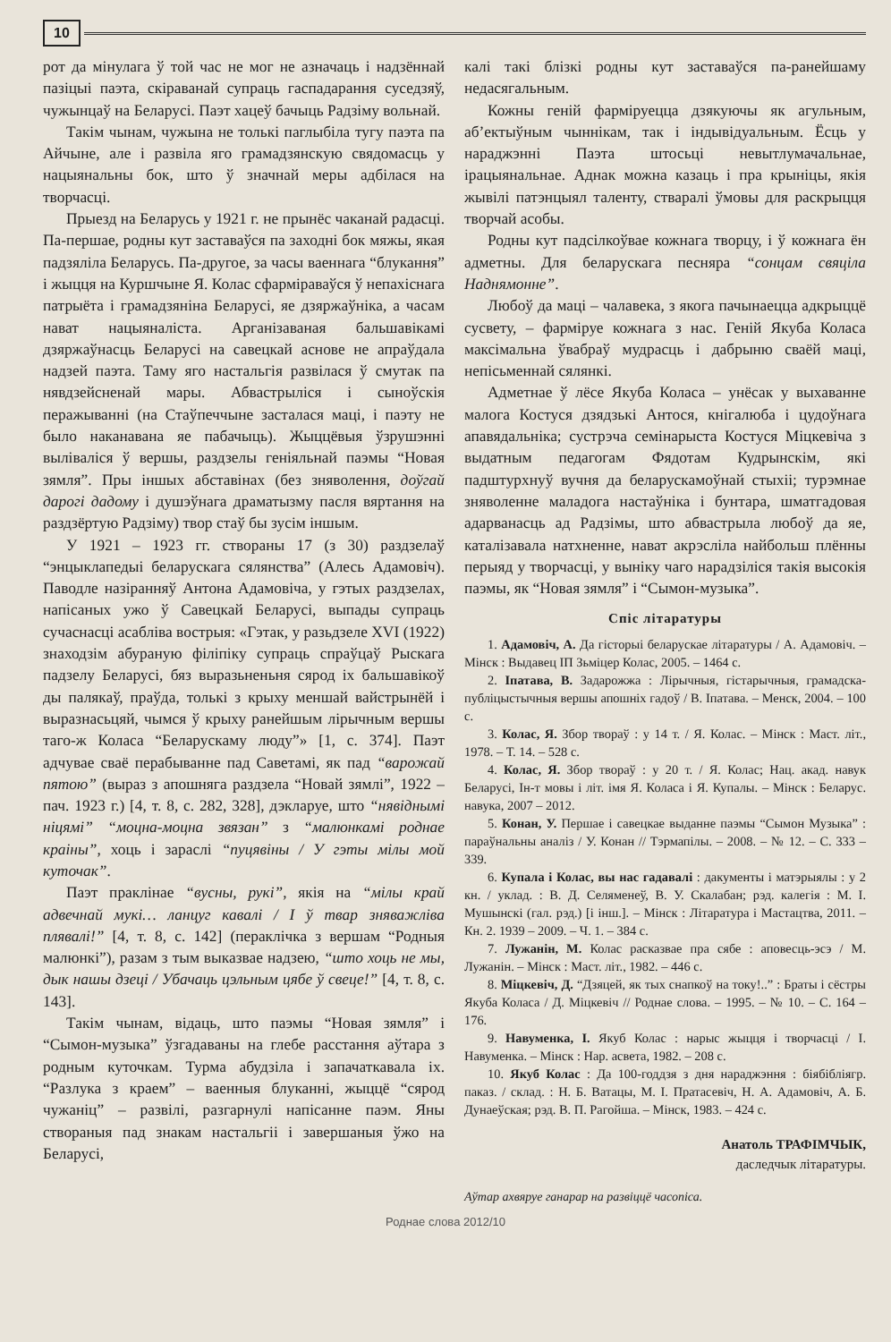10
рот да мінулага ў той час не мог не азначаць і надзённай пазіцыі паэта, скіраванай супраць гаспадарання суседзяў, чужынцаў на Беларусі. Паэт хацеў бачыць Радзіму вольнай.
Такім чынам, чужына не толькі паглыбіла тугу паэта па Айчыне, але і развіла яго грамадзянскую свядомасць у нацыянальны бок, што ў значнай меры адбілася на творчасці.
Прыезд на Беларусь у 1921 г. не прынёс чаканай радасці. Па-першае, родны кут заставаўся па заходні бок мяжы, якая падзяліла Беларусь. Па-другое, за часы ваеннага “блукання” і жыцця на Куршчыне Я. Колас сфарміраваўся ў непахіснага патрыёта і грамадзяніна Беларусі, яе дзяржаўніка, а часам нават нацыяналіста. Арганізаваная бальшавікамі дзяржаўнасць Беларусі на савецкай аснове не апраўдала надзей паэта. Таму яго настальгія развілася ў смутак па нявдзейсненай мары. Абвастрыліся і сыноўскія перажыванні (на Стаўпеччыне засталася маці, і паэту не было наканавана яе пабачыць). Жыццёвыя ўзрушэнні выліваліся ў вершы, раздзелы геніяльнай паэмы “Новая зямля”. Пры іншых абставінах (без зняволення, доўгай дарогі дадому і душэўнага драматызму пасля вяртання на раздзёртую Радзіму) твор стаў бы зусім іншым.
У 1921 – 1923 гг. створаны 17 (з 30) раздзелаў “энцыклапедыі беларускага сялянства” (Алесь Адамовіч). Паводле назіранняў Антона Адамовіча, у гэтых раздзелах, напісаных ужо ў Савецкай Беларусі, выпады супраць сучаснасці асабліва вострыя: «Гэтак, у разьдзеле XVI (1922) знаходзім абураную філіпіку супраць спраўцаў Рыскага падзелу Беларусі, бяз выразьненьня сярод іх бальшавікоў ды палякаў, праўда, толькі з крыху меншай вайстрынёй і выразнасьцяй, чымся ў крыху ранейшым лірычным вершы таго-ж Коласа “Беларускаму люду”» [1, с. 374]. Паэт адчувае сваё перабыванне пад Саветамі, як пад “варожай пятою” (выраз з апошняга раздзела “Новай зямлі”, 1922 – пач. 1923 г.) [4, т. 8, с. 282, 328], дэкларуе, што “нявіднымі ніцямі” “моцна-моцна звязан” з “малюнкамі роднае краіны”, хоць і зараслі “пуцявіны / У гэты мілы мой куточак”.
Паэт праклінае “вусны, рукі”, якія на “мілы край адвечнай мукі… ланцуг кавалі / І ў твар зняважліва плявалі!” [4, т. 8, с. 142] (пераклічка з вершам “Родныя малюнкі”), разам з тым выказвае надзею, “што хоць не мы, дык нашы дзеці / Убачаць цэльным цябе ў свеце!” [4, т. 8, с. 143].
Такім чынам, відаць, што паэмы “Новая зямля” і “Сымон-музыка” ўзгадаваны на глебе расстання аўтара з родным куточкам. Турма абудзіла і запачаткавала іх. “Разлука з краем” – ваенныя блуканні, жыццё “сярод чужаніц” – развілі, разгарнулі напісанне паэм. Яны створаныя пад знакам настальгіі і завершаныя ўжо на Беларусі,
калі такі блізкі родны кут заставаўся па-ранейшаму недасягальным.
Кожны геній фарміруецца дзякуючы як агульным, аб’ектыўным чыннікам, так і індывідуальным. Ёсць у нараджэнні Паэта штосьці невытлумачальнае, ірацыянальнае. Аднак можна казаць і пра крыніцы, якія жывілі патэнцыял таленту, стваралі ўмовы для раскрыцця творчай асобы.
Родны кут падсілкоўвае кожнага творцу, і ў кожнага ён адметны. Для беларускага песняра “сонцам свяціла Наднямонне”.
Любоў да маці – чалавека, з якога пачынаецца адкрыццё сусвету, – фарміруе кожнага з нас. Геній Якуба Коласа максімальна ўвабраў мудрасць і дабрыню сваёй маці, непісьменнай сялянкі.
Адметнае ў лёсе Якуба Коласа – унёсак у выхаванне малога Костуся дзядзькі Антося, кнігалюба і цудоўнага апавядальніка; сустрэча семінарыста Костуся Міцкевіча з выдатным педагогам Фядотам Кудрынскім, які падштурхнуў вучня да беларускамоўнай стыхіі; турэмнае зняволенне маладога настаўніка і бунтара, шматгадовая адарванасць ад Радзімы, што абвастрыла любоў да яе, каталізавала натхненне, нават акрэсліла найбольш плённы перыяд у творчасці, у выніку чаго нарадзіліся такія высокія паэмы, як “Новая зямля” і “Сымон-музыка”.
Спіс літаратуры
1. Адамовіч, А. Да гісторыі беларускае літаратуры / А. Адамовіч. – Мінск : Выдавец ІП Зьміцер Колас, 2005. – 1464 с.
2. Іпатава, В. Задарожжа : Лірычныя, гістарычныя, грамадска-публіцыстычныя вершы апошніх гадоў / В. Іпатава. – Менск, 2004. – 100 с.
3. Колас, Я. Збор твораў : у 14 т. / Я. Колас. – Мінск : Маст. літ., 1978. – Т. 14. – 528 с.
4. Колас, Я. Збор твораў : у 20 т. / Я. Колас; Нац. акад. навук Беларусі, Ін-т мовы і літ. імя Я. Коласа і Я. Купалы. – Мінск : Беларус. навука, 2007 – 2012.
5. Конан, У. Першае і савецкае выданне паэмы “Сымон Музыка” : параўнальны аналіз / У. Конан // Тэрмапілы. – 2008. – № 12. – С. 333 – 339.
6. Купала і Колас, вы нас гадавалі : дакументы і матэрыялы : у 2 кн. / уклад. : В. Д. Селяменеў, В. У. Скалабан; рэд. калегія : М. І. Мушынскі (гал. рэд.) [і інш.]. – Мінск : Літаратура і Мастацтва, 2011. – Кн. 2. 1939 – 2009. – Ч. 1. – 384 с.
7. Лужанін, М. Колас расказвае пра сябе : аповесць-эсэ / М. Лужанін. – Мінск : Маст. літ., 1982. – 446 с.
8. Міцкевіч, Д. “Дзяцей, як тых снапкоў на току!..” : Браты і сёстры Якуба Коласа / Д. Міцкевіч // Роднае слова. – 1995. – № 10. – С. 164 – 176.
9. Навуменка, І. Якуб Колас : нарыс жыцця і творчасці / І. Навуменка. – Мінск : Нар. асвета, 1982. – 208 с.
10. Якуб Колас : Да 100-годдзя з дня нараджэння : біябібліягр. паказ. / склад. : Н. Б. Ватацы, М. І. Пратасевіч, Н. А. Адамовіч, А. Б. Дунаеўская; рэд. В. П. Рагойша. – Мінск, 1983. – 424 с.
Анатоль ТРАФІМЧЫК,
даследчык літаратуры.
Аўтар ахвяруе ганарар на развіццё часопіса.
Роднае слова 2012/10